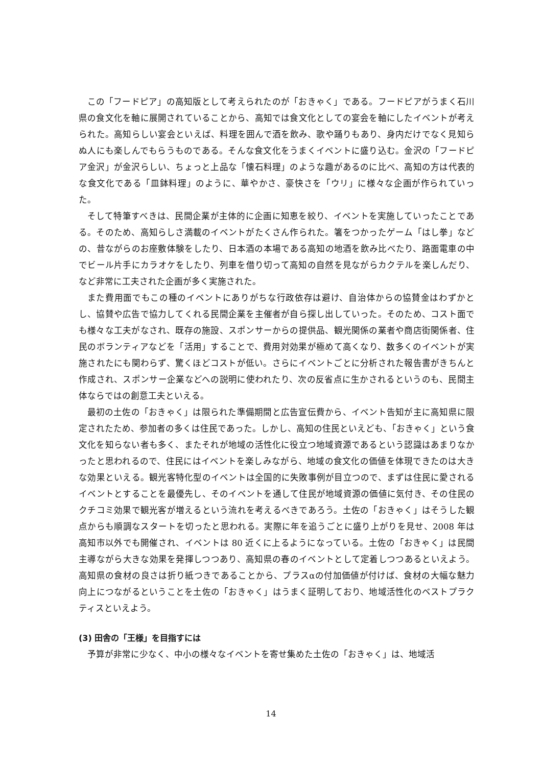この「フードピア」の高知版として考えられたのが「おきゃく」である。フードピアがうまく石川県の食文化を軸に展開されていることから、高知では食文化としての宴会を軸にしたイベントが考えられた。高知らしい宴会といえば、料理を囲んで酒を飲み、歌や踊りもあり、身内だけでなく見知らぬ人にも楽しんでもらうものである。そんな食文化をうまくイベントに盛り込む。金沢の「フードピア金沢」が金沢らしい、ちょっと上品な「懐石料理」のような趣があるのに比べ、高知の方は代表的な食文化である「皿鉢料理」のように、華やかさ、豪快さを「ウリ」に様々な企画が作られていった。
そして特筆すべきは、民間企業が主体的に企画に知恵を絞り、イベントを実施していったことである。そのため、高知らしさ満載のイベントがたくさん作られた。箸をつかったゲーム「はし拳」などの、昔ながらのお座敷体験をしたり、日本酒の本場である高知の地酒を飲み比べたり、路面電車の中でビール片手にカラオケをしたり、列車を借り切って高知の自然を見ながらカクテルを楽しんだり、など非常に工夫された企画が多く実施された。
また費用面でもこの種のイベントにありがちな行政依存は避け、自治体からの協賛金はわずかとし、協賛や広告で協力してくれる民間企業を主催者が自ら探し出していった。そのため、コスト面でも様々な工夫がなされ、既存の施設、スポンサーからの提供品、観光関係の業者や商店街関係者、住民のボランティアなどを「活用」することで、費用対効果が極めて高くなり、数多くのイベントが実施されたにも関わらず、驚くほどコストが低い。さらにイベントごとに分析された報告書がきちんと作成され、スポンサー企業などへの説明に使われたり、次の反省点に生かされるというのも、民間主体ならではの創意工夫といえる。
最初の土佐の「おきゃく」は限られた準備期間と広告宣伝費から、イベント告知が主に高知県に限定されたため、参加者の多くは住民であった。しかし、高知の住民といえども、「おきゃく」という食文化を知らない者も多く、またそれが地域の活性化に役立つ地域資源であるという認識はあまりなかったと思われるので、住民にはイベントを楽しみながら、地域の食文化の価値を体現できたのは大きな効果といえる。観光客特化型のイベントは全国的に失敗事例が目立つので、まずは住民に愛されるイベントとすることを最優先し、そのイベントを通して住民が地域資源の価値に気付き、その住民のクチコミ効果で観光客が増えるという流れを考えるべきであろう。土佐の「おきゃく」はそうした観点からも順調なスタートを切ったと思われる。実際に年を追うごとに盛り上がりを見せ、2008 年は高知市以外でも開催され、イベントは 80 近くに上るようになっている。土佐の「おきゃく」は民間主導ながら大きな効果を発揮しつつあり、高知県の春のイベントとして定着しつつあるといえよう。高知県の食材の良さは折り紙つきであることから、プラスαの付加価値が付けば、食材の大幅な魅力向上につながるということを土佐の「おきゃく」はうまく証明しており、地域活性化のベストプラクティスといえよう。
(3) 田舎の「王様」を目指すには
予算が非常に少なく、中小の様々なイベントを寄せ集めた土佐の「おきゃく」は、地域活
14